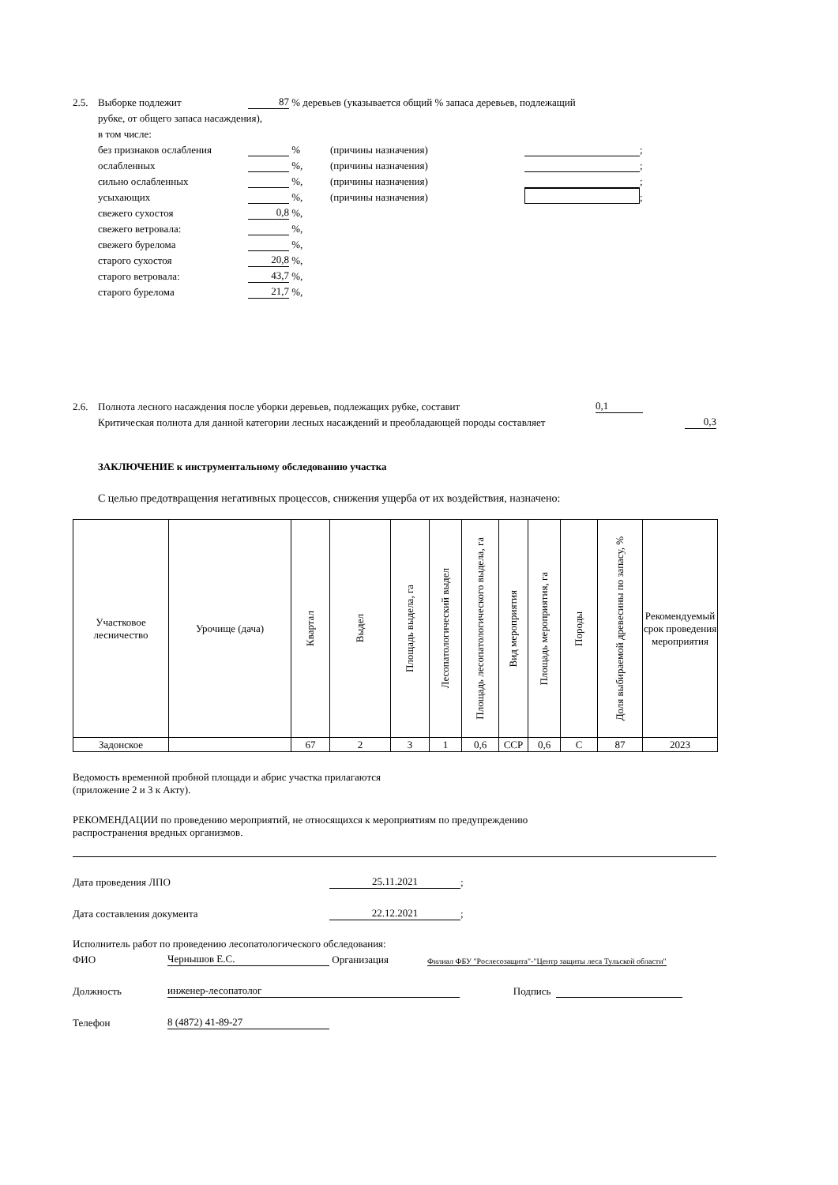2.5. Выборке подлежит 87 % деревьев (указывается общий % запаса деревьев, подлежащий
рубке, от общего запаса насаждения),
в том числе:
без признаков ослабления % (причины назначения) ;
ослабленных %, (причины назначения) ;
сильно ослабленных %, (причины назначения) ;
усыхающих %, (причины назначения) ;
свежего сухостоя 0,8 %,
свежего ветровала: %,
свежего бурелома %,
старого сухостоя 20,8 %,
старого ветровала: 43,7 %,
старого бурелома 21,7 %,
2.6. Полнота лесного насаждения после уборки деревьев, подлежащих рубке, составит 0,1
Критическая полнота для данной категории лесных насаждений и преобладающей породы составляет 0,3
ЗАКЛЮЧЕНИЕ к инструментальному обследованию участка
С целью предотвращения негативных процессов, снижения ущерба от их воздействия, назначено:
| Участковое лесничество | Урочище (дача) | Квартал | Выдел | Площадь выдела, га | Лесопатологический выдел | Площадь лесопатологического выдела, га | Вид мероприятия | Площадь мероприятия, га | Породы | Доля выбираемой древесины по запасу, % | Рекомендуемый срок проведения мероприятия |
| --- | --- | --- | --- | --- | --- | --- | --- | --- | --- | --- | --- |
| Задонское | | 67 | 2 | 3 | 1 | 0,6 | ССР | 0,6 | С | 87 | 2023 |
Ведомость временной пробной площади и абрис участка прилагаются
(приложение 2 и 3 к Акту).
РЕКОМЕНДАЦИИ по проведению мероприятий, не относящихся к мероприятиям по предупреждению
распространения вредных организмов.
Дата проведения ЛПО 25.11.2021;
Дата составления документа 22.12.2021;
Исполнитель работ по проведению лесопатологического обследования:
ФИО Чернышов Е.С. Организация Филиал ФБУ "Рослесозащита"-"Центр защиты леса Тульской области"
Должность инженер-лесопатолог Подпись
Телефон 8 (4872) 41-89-27